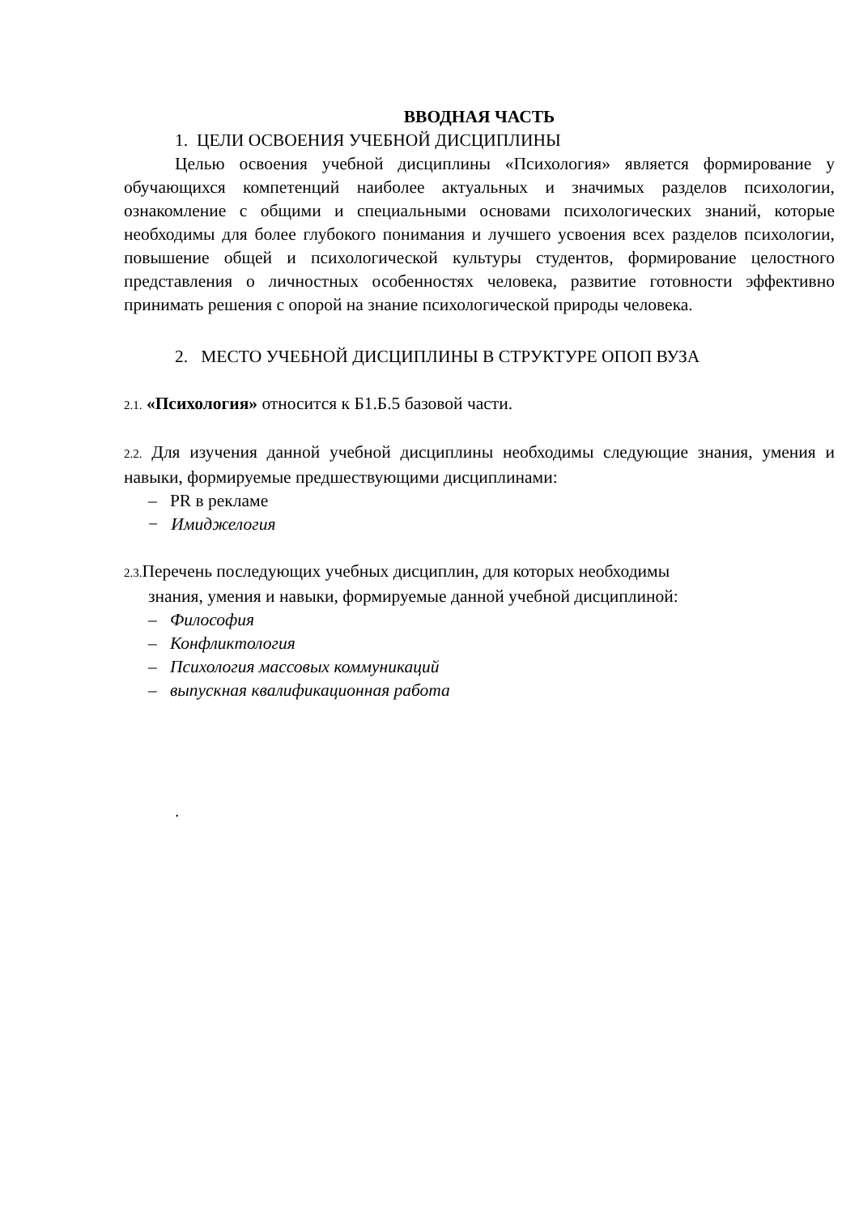ВВОДНАЯ ЧАСТЬ
1. ЦЕЛИ ОСВОЕНИЯ УЧЕБНОЙ ДИСЦИПЛИНЫ
Целью освоения учебной дисциплины «Психология» является формирование у обучающихся компетенций наиболее актуальных и значимых разделов психологии, ознакомление с общими и специальными основами психологических знаний, которые необходимы для более глубокого понимания и лучшего усвоения всех разделов психологии, повышение общей и психологической культуры студентов, формирование целостного представления о личностных особенностях человека, развитие готовности эффективно принимать решения с опорой на знание психологической природы человека.
2. МЕСТО УЧЕБНОЙ ДИСЦИПЛИНЫ В СТРУКТУРЕ ОПОП ВУЗА
2.1. «Психология» относится к Б1.Б.5 базовой части.
2.2. Для изучения данной учебной дисциплины необходимы следующие знания, умения и навыки, формируемые предшествующими дисциплинами:
– PR в рекламе
− Имиджелогия
2.3. Перечень последующих учебных дисциплин, для которых необходимы
знания, умения и навыки, формируемые данной учебной дисциплиной:
– Философия
– Конфликтология
– Психология массовых коммуникаций
– выпускная квалификационная работа
.